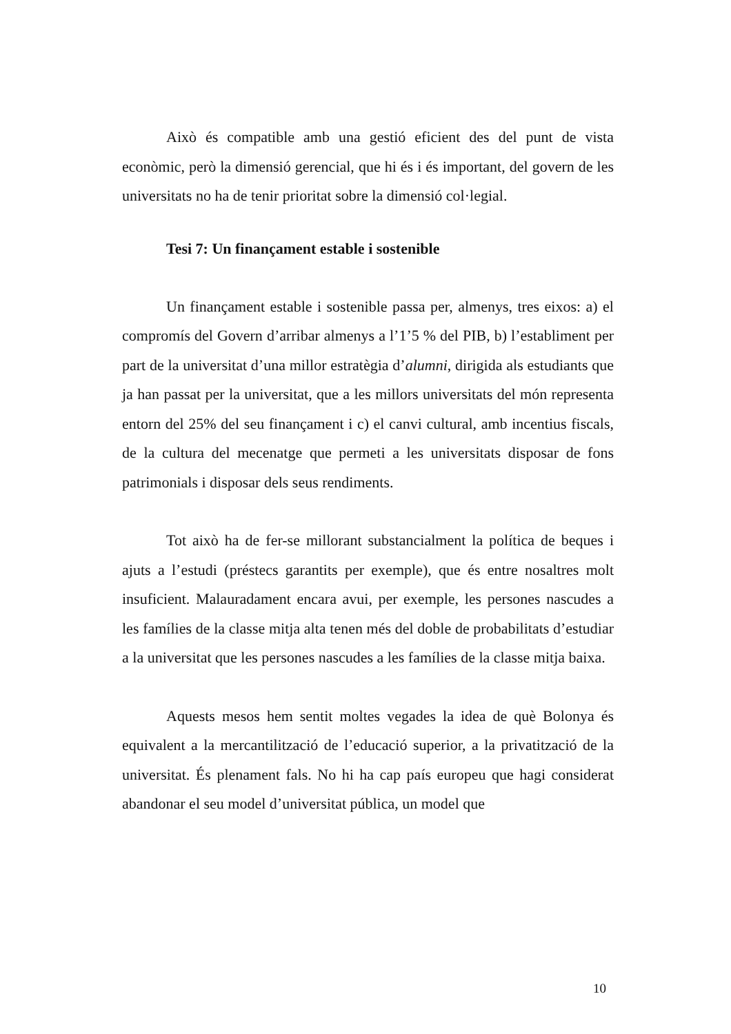Això és compatible amb una gestió eficient des del punt de vista econòmic, però la dimensió gerencial, que hi és i és important, del govern de les universitats no ha de tenir prioritat sobre la dimensió col·legial.
Tesi 7: Un finançament estable i sostenible
Un finançament estable i sostenible passa per, almenys, tres eixos: a) el compromís del Govern d’arribar almenys a l’1’5 % del PIB, b) l’establiment per part de la universitat d’una millor estratègia d’alumni, dirigida als estudiants que ja han passat per la universitat, que a les millors universitats del món representa entorn del 25% del seu finançament i c) el canvi cultural, amb incentius fiscals, de la cultura del mecenatge que permeti a les universitats disposar de fons patrimonials i disposar dels seus rendiments.
Tot això ha de fer-se millorant substancialment la política de beques i ajuts a l’estudi (préstecs garantits per exemple), que és entre nosaltres molt insuficient. Malauradament encara avui, per exemple, les persones nascudes a les famílies de la classe mitja alta tenen més del doble de probabilitats d’estudiar a la universitat que les persones nascudes a les famílies de la classe mitja baixa.
Aquests mesos hem sentit moltes vegades la idea de què Bolonya és equivalent a la mercantilització de l’educació superior, a la privatització de la universitat. És plenament fals. No hi ha cap país europeu que hagi considerat abandonar el seu model d’universitat pública, un model que
10